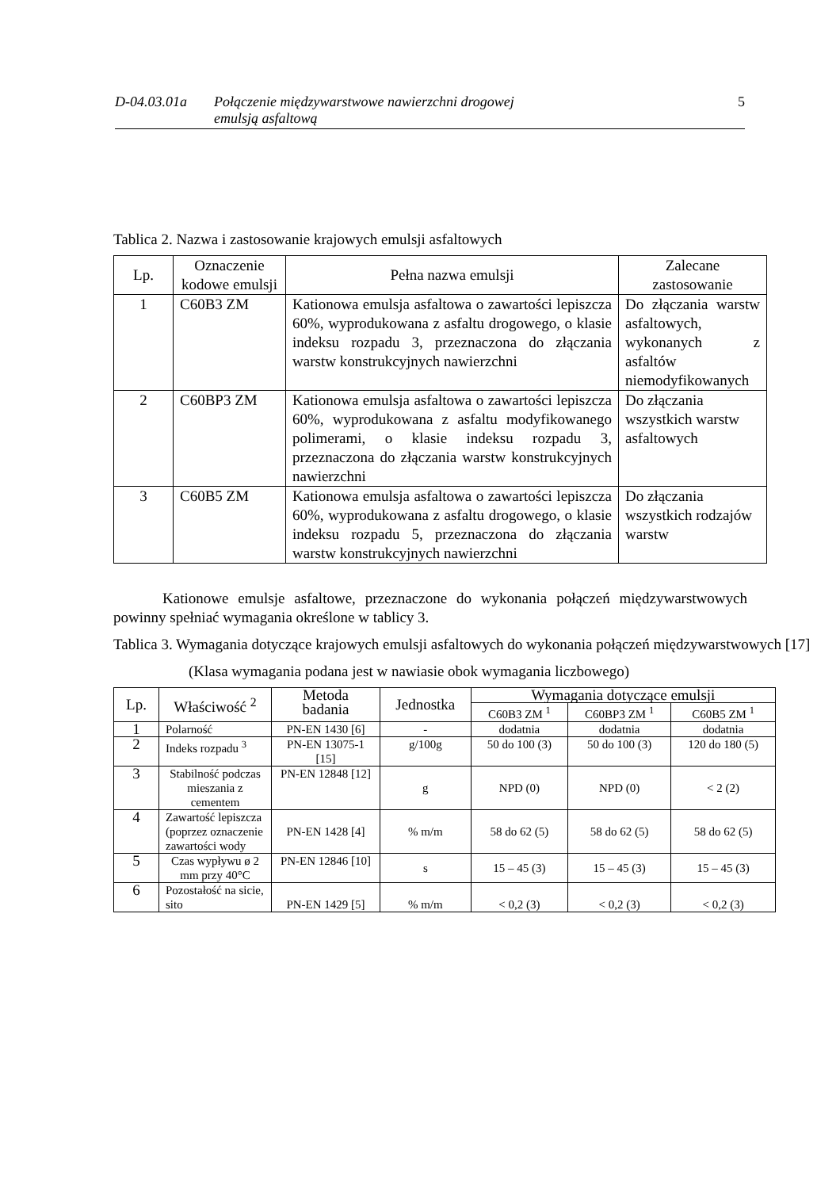D-04.03.01a Połączenie międzywarstwowe nawierzchni drogowej
emulsją asfaltową 5
Tablica 2. Nazwa i zastosowanie krajowych emulsji asfaltowych
| Lp. | Oznaczenie kodowe emulsji | Pełna nazwa emulsji | Zalecane zastosowanie |
| --- | --- | --- | --- |
| 1 | C60B3 ZM | Kationowa emulsja asfaltowa o zawartości lepiszcza 60%, wyprodukowana z asfaltu drogowego, o klasie indeksu rozpadu 3, przeznaczona do złączania warstw konstrukcyjnych nawierzchni | Do złączania warstw asfaltowych, wykonanych z asfaltów niemodyfikowanych |
| 2 | C60BP3 ZM | Kationowa emulsja asfaltowa o zawartości lepiszcza 60%, wyprodukowana z asfaltu modyfikowanego polimerami, o klasie indeksu rozpadu 3, przeznaczona do złączania warstw konstrukcyjnych nawierzchni | Do złączania wszystkich warstw asfaltowych |
| 3 | C60B5 ZM | Kationowa emulsja asfaltowa o zawartości lepiszcza 60%, wyprodukowana z asfaltu drogowego, o klasie indeksu rozpadu 5, przeznaczona do złączania warstw konstrukcyjnych nawierzchni | Do złączania wszystkich rodzajów warstw |
Kationowe emulsje asfaltowe, przeznaczone do wykonania połączeń międzywarstwowych powinny spełniać wymagania określone w tablicy 3.
Tablica 3. Wymagania dotyczące krajowych emulsji asfaltowych do wykonania połączeń międzywarstwowych [17]
(Klasa wymagania podana jest w nawiasie obok wymagania liczbowego)
| Lp. | Właściwość <sup>2</sup> | Metoda badania | Jednostka | Wymagania dotyczące emulsji | | |
| --- | --- | --- | --- | --- | --- | --- |
| | | | | C60B3 ZM <sup>1</sup> | C60BP3 ZM <sup>1</sup> | C60B5 ZM <sup>1</sup> |
| 1 | Polarność | PN-EN 1430 [6] | - | dodatnia | dodatnia | dodatnia |
| 2 | Indeks rozpadu <sup>3</sup> | PN-EN 13075-1 [15] | g/100g | 50 do 100 (3) | 50 do 100 (3) | 120 do 180 (5) |
| 3 | Stabilność podczas mieszania z cementem | PN-EN 12848 [12] | g | NPD (0) | NPD (0) | < 2 (2) |
| 4 | Zawartość lepiszcza (poprzez oznaczenie zawartości wody | PN-EN 1428 [4] | % m/m | 58 do 62 (5) | 58 do 62 (5) | 58 do 62 (5) |
| 5 | Czas wypływu ø 2 mm przy 40°C | PN-EN 12846 [10] | s | 15 – 45 (3) | 15 – 45 (3) | 15 – 45 (3) |
| 6 | Pozostałość na sicie, sito | PN-EN 1429 [5] | % m/m | < 0,2 (3) | < 0,2 (3) | < 0,2 (3) |